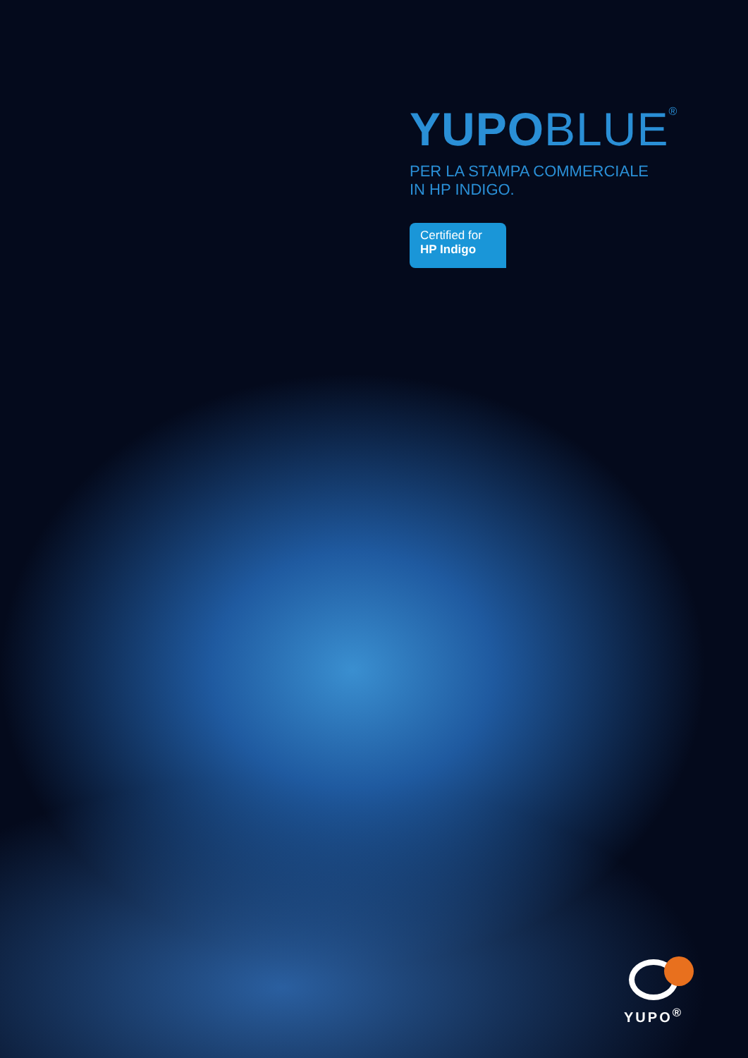YUPO BLUE<sup>®</sup>
PER LA STAMPA COMMERCIALE
IN HP INDIGO.
Certified for
HP Indigo
YUPO<sup>®</sup>